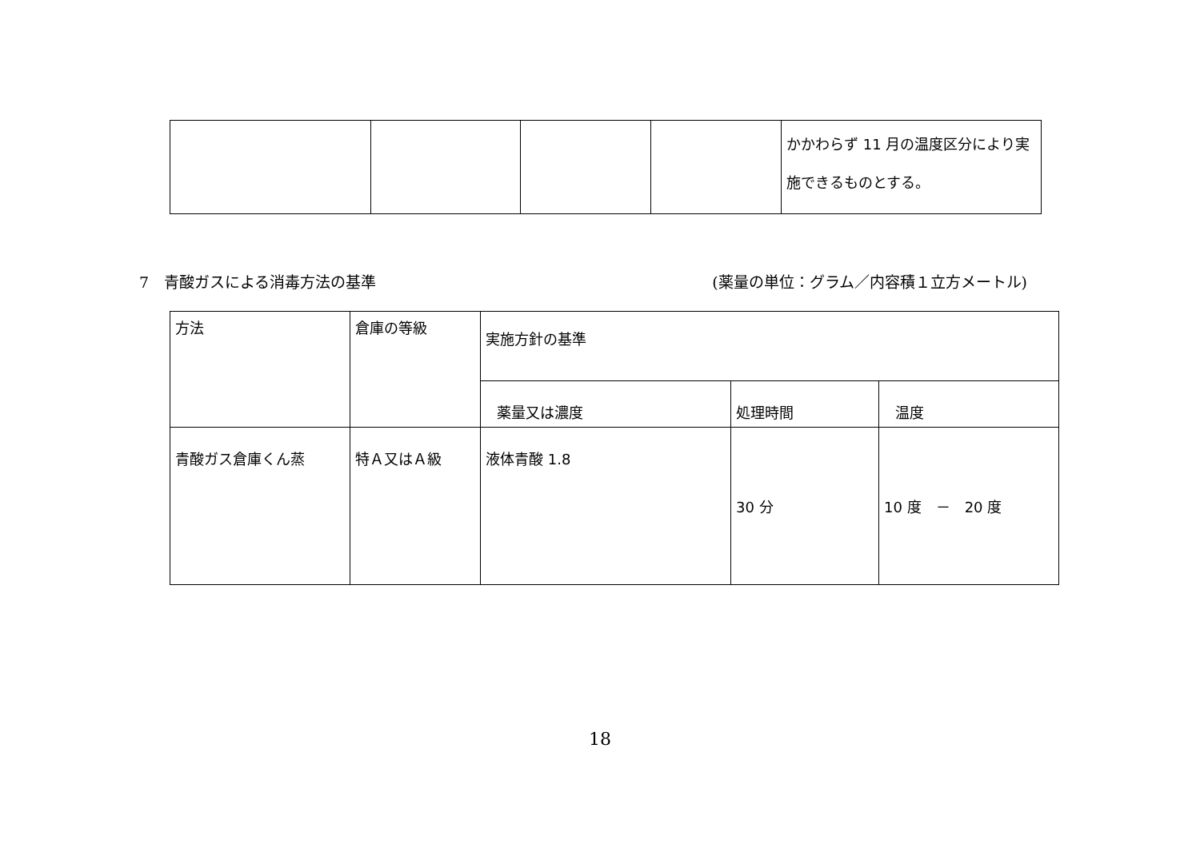| | | | | かかわらず 11 月の温度区分により実施できるものとする。 |
7　青酸ガスによる消毒方法の基準 (薬量の単位：グラム／内容積１立方メートル)
| 方法 | 倉庫の等級 | 実施方針の基準 | | |
| --- | --- | --- | --- | --- |
| | | 薬量又は濃度 | 処理時間 | 温度 |
| 青酸ガス倉庫くん蒸 | 特Ａ又はＡ級 | 液体青酸 1.8 | 30 分 | 10 度 － 20 度 |
18